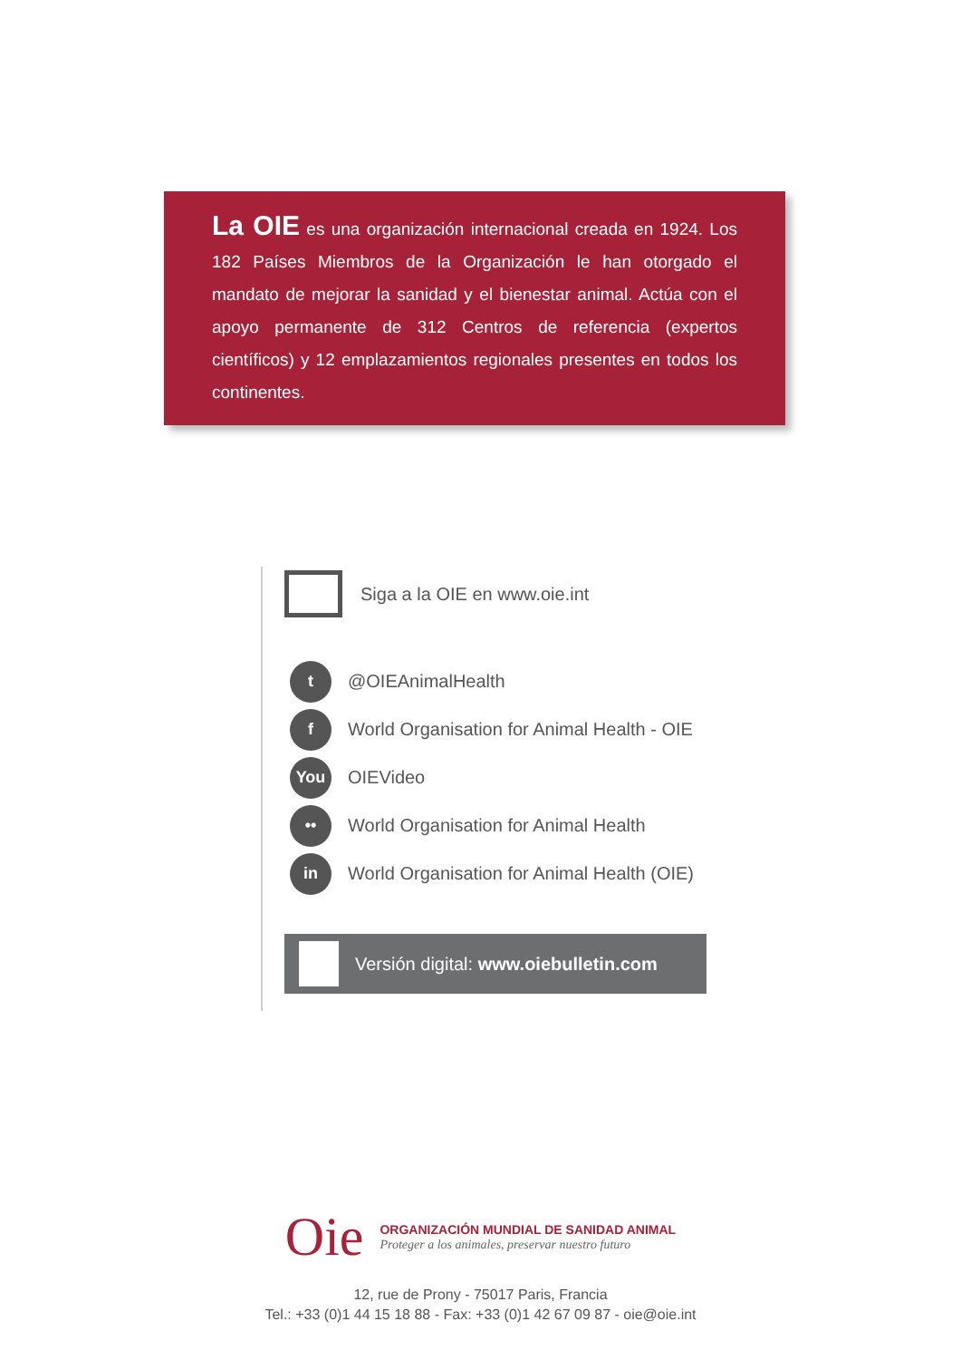La OIE es una organización internacional creada en 1924. Los 182 Países Miembros de la Organización le han otorgado el mandato de mejorar la sanidad y el bienestar animal. Actúa con el apoyo permanente de 312 Centros de referencia (expertos científicos) y 12 emplazamientos regionales presentes en todos los continentes.
Siga a la OIE en www.oie.int
t
@OIEAnimalHealth
f
World Organisation for Animal Health - OIE
You
OIEVideo
••
World Organisation for Animal Health
in
World Organisation for Animal Health (OIE)
Versión digital: www.oiebulletin.com
Oie
ORGANIZACIÓN MUNDIAL DE SANIDAD ANIMAL
Proteger a los animales, preservar nuestro futuro
12, rue de Prony - 75017 Paris, Francia
Tel.: +33 (0)1 44 15 18 88 - Fax: +33 (0)1 42 67 09 87 - oie@oie.int